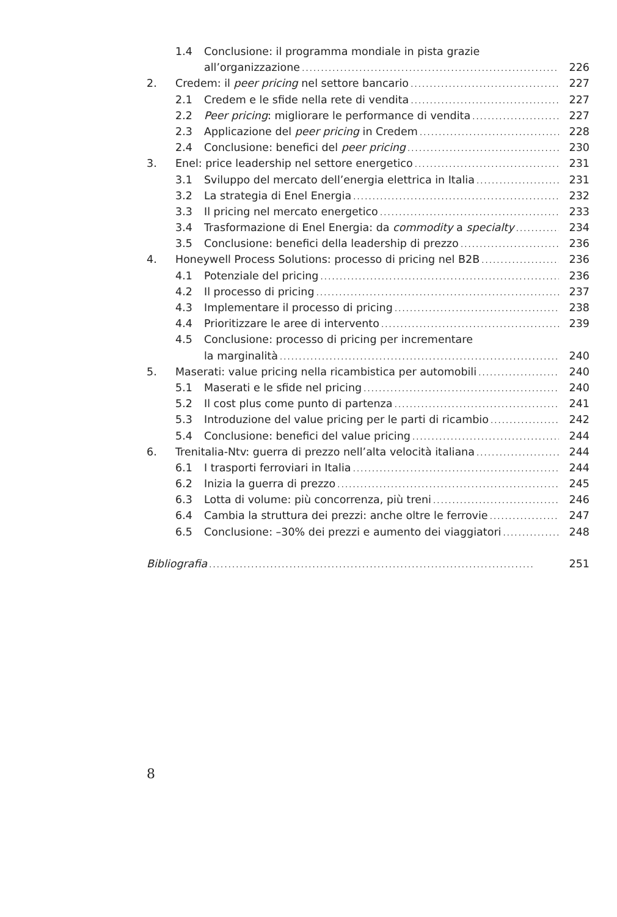1.4 Conclusione: il programma mondiale in pista grazie
all’organizzazione 226
2. Credem: il peer pricing nel settore bancario 227
2.1 Credem e le sfide nella rete di vendita 227
2.2 Peer pricing: migliorare le performance di vendita 227
2.3 Applicazione del peer pricing in Credem 228
2.4 Conclusione: benefici del peer pricing 230
3. Enel: price leadership nel settore energetico 231
3.1 Sviluppo del mercato dell’energia elettrica in Italia 231
3.2 La strategia di Enel Energia 232
3.3 Il pricing nel mercato energetico 233
3.4 Trasformazione di Enel Energia: da commodity a specialty 234
3.5 Conclusione: benefici della leadership di prezzo 236
4. Honeywell Process Solutions: processo di pricing nel B2B 236
4.1 Potenziale del pricing 236
4.2 Il processo di pricing 237
4.3 Implementare il processo di pricing 238
4.4 Prioritizzare le aree di intervento 239
4.5 Conclusione: processo di pricing per incrementare
la marginalità 240
5. Maserati: value pricing nella ricambistica per automobili 240
5.1 Maserati e le sfide nel pricing 240
5.2 Il cost plus come punto di partenza 241
5.3 Introduzione del value pricing per le parti di ricambio 242
5.4 Conclusione: benefici del value pricing 244
6. Trenitalia-Ntv: guerra di prezzo nell’alta velocità italiana 244
6.1 I trasporti ferroviari in Italia 244
6.2 Inizia la guerra di prezzo 245
6.3 Lotta di volume: più concorrenza, più treni 246
6.4 Cambia la struttura dei prezzi: anche oltre le ferrovie 247
6.5 Conclusione: –30% dei prezzi e aumento dei viaggiatori 248
Bibliografia 251
8